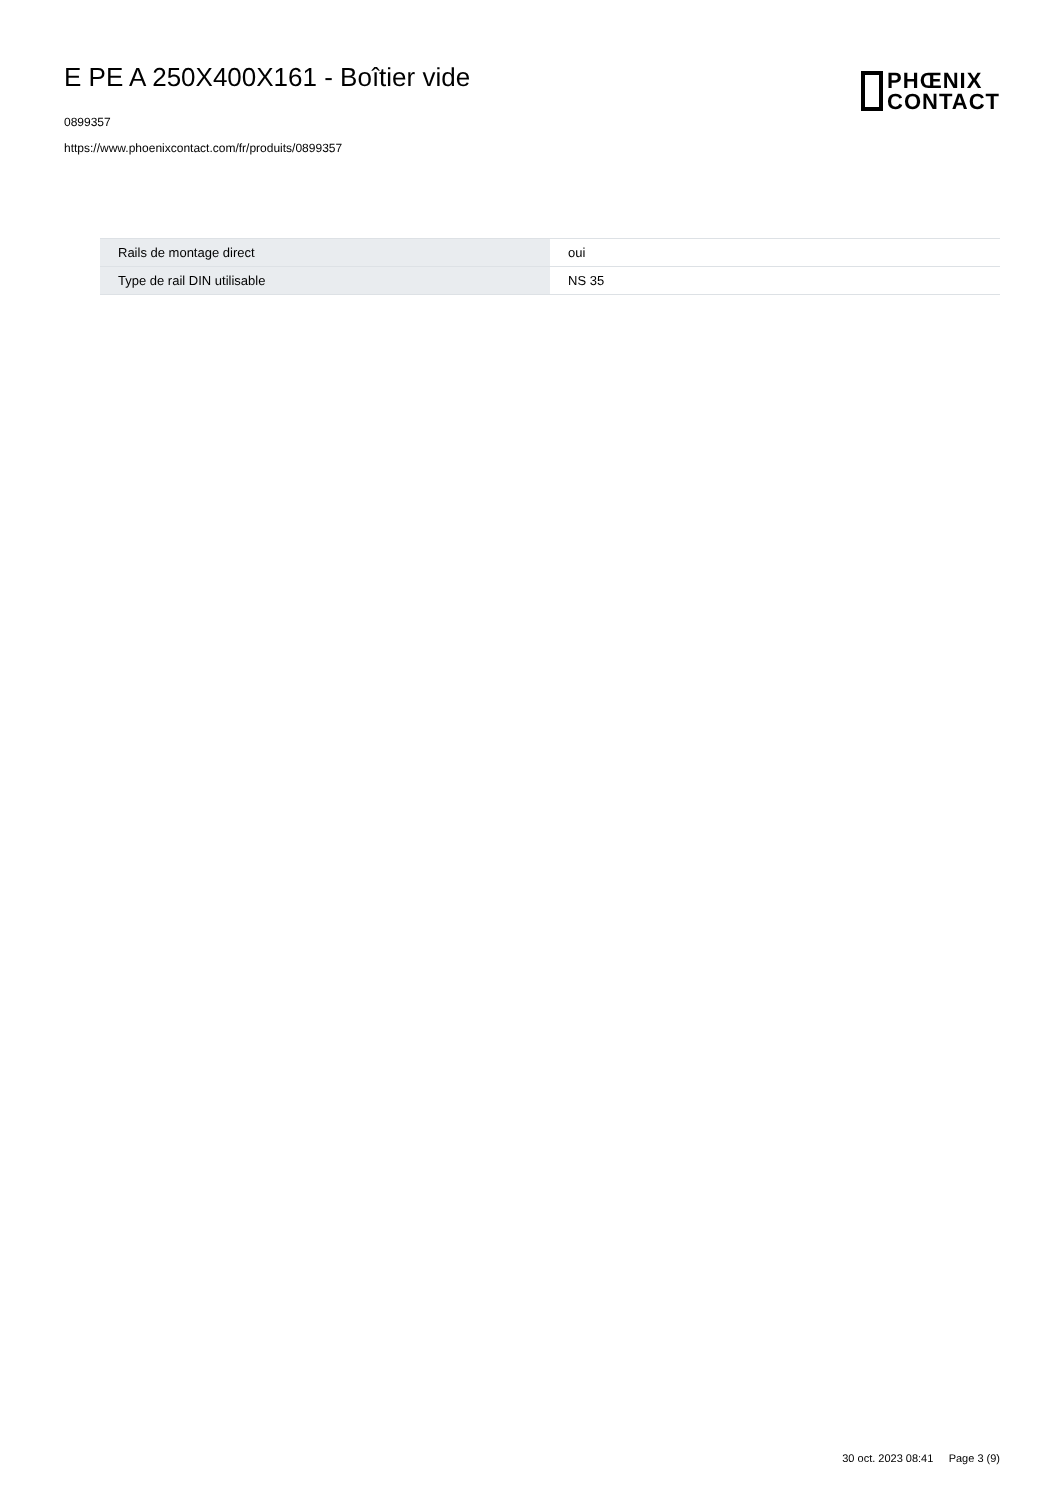E PE A 250X400X161 - Boîtier vide
0899357
https://www.phoenixcontact.com/fr/produits/0899357
PHŒNIX
CONTACT
| Rails de montage direct | oui |
| Type de rail DIN utilisable | NS 35 |
30 oct. 2023 08:41 Page 3 (9)